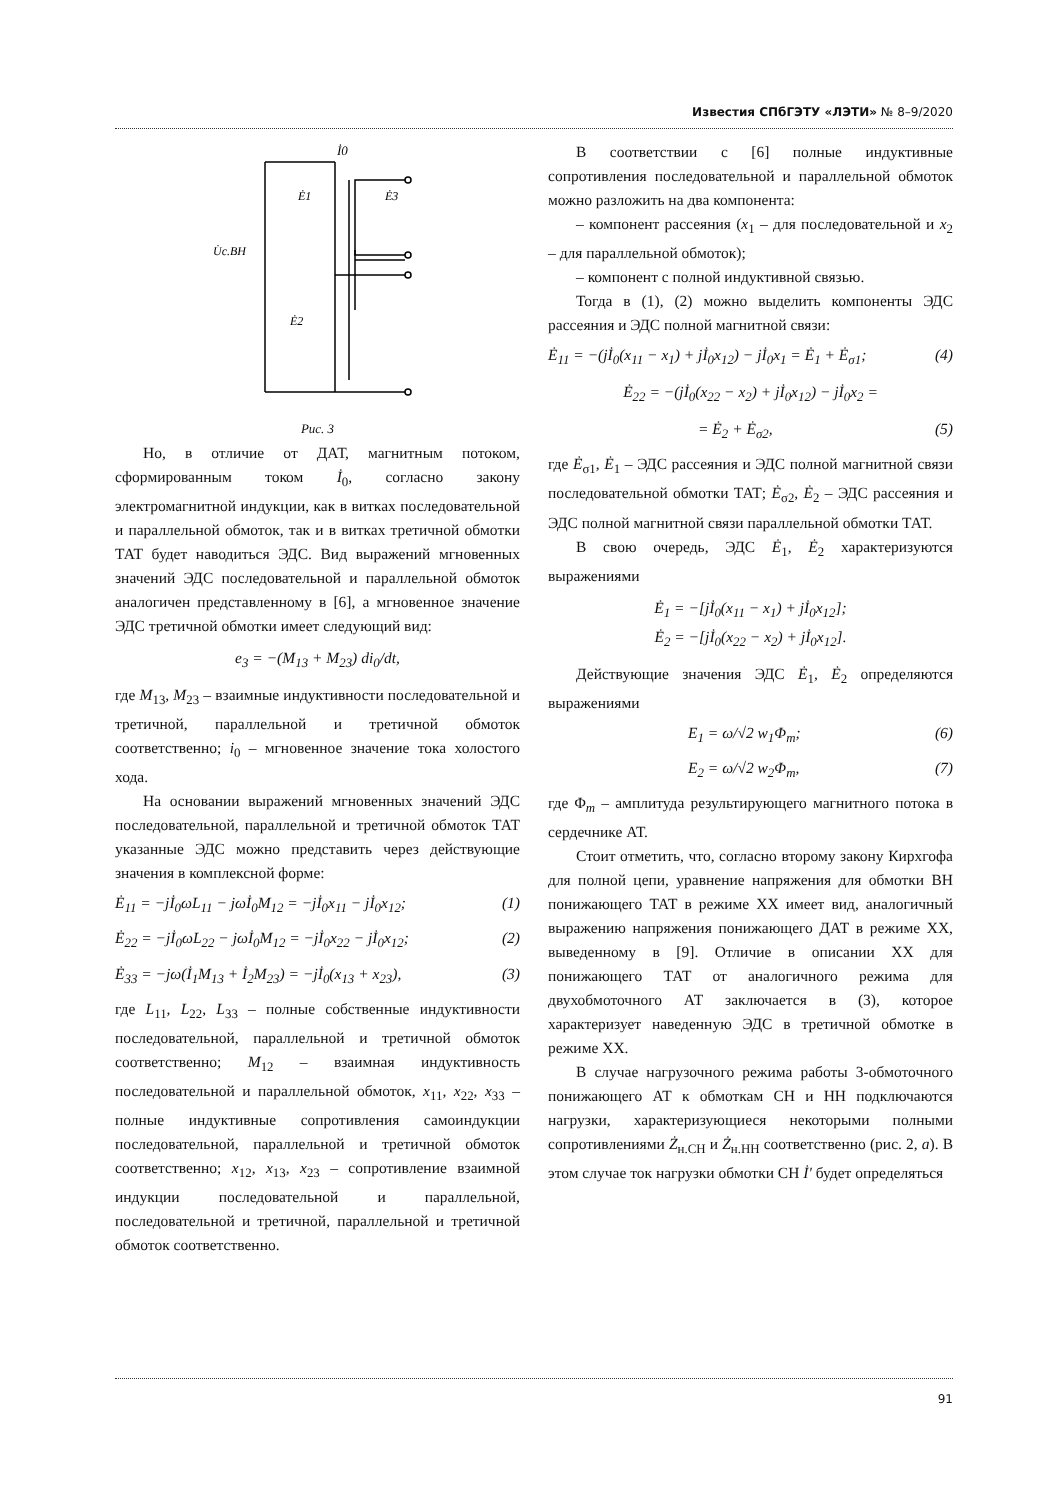Известия СПбГЭТУ «ЛЭТИ» № 8–9/2020
İ0
Ė1
Ė3
U̇с.ВН
Ė2
Рис. 3
Но, в отличие от ДАТ, магнитным потоком, сформированным током İ<sub>0</sub>, согласно закону электромагнитной индукции, как в витках последовательной и параллельной обмоток, так и в витках третичной обмотки ТАТ будет наводиться ЭДС. Вид выражений мгновенных значений ЭДС последовательной и параллельной обмоток аналогичен представленному в [6], а мгновенное значение ЭДС третичной обмотки имеет следующий вид:
e<sub>3</sub> = −(M<sub>13</sub> + M<sub>23</sub>) di<sub>0</sub>/dt,
где M<sub>13</sub>, M<sub>23</sub> – взаимные индуктивности последовательной и третичной, параллельной и третичной обмоток соответственно; i<sub>0</sub> – мгновенное значение тока холостого хода.
На основании выражений мгновенных значений ЭДС последовательной, параллельной и третичной обмоток ТАТ указанные ЭДС можно представить через действующие значения в комплексной форме:
Ė<sub>11</sub> = −jİ<sub>0</sub>ωL<sub>11</sub> − jωİ<sub>0</sub>M<sub>12</sub> = −jİ<sub>0</sub>x<sub>11</sub> − jİ<sub>0</sub>x<sub>12</sub>; (1)
Ė<sub>22</sub> = −jİ<sub>0</sub>ωL<sub>22</sub> − jωİ<sub>0</sub>M<sub>12</sub> = −jİ<sub>0</sub>x<sub>22</sub> − jİ<sub>0</sub>x<sub>12</sub>; (2)
Ė<sub>33</sub> = −jω(İ<sub>1</sub>M<sub>13</sub> + İ<sub>2</sub>M<sub>23</sub>) = −jİ<sub>0</sub>(x<sub>13</sub> + x<sub>23</sub>), (3)
где L<sub>11</sub>, L<sub>22</sub>, L<sub>33</sub> – полные собственные индуктивности последовательной, параллельной и третичной обмоток соответственно; M<sub>12</sub> – взаимная индуктивность последовательной и параллельной обмоток, x<sub>11</sub>, x<sub>22</sub>, x<sub>33</sub> – полные индуктивные сопротивления самоиндукции последовательной, параллельной и третичной обмоток соответственно; x<sub>12</sub>, x<sub>13</sub>, x<sub>23</sub> – сопротивление взаимной индукции последовательной и параллельной, последовательной и третичной, параллельной и третичной обмоток соответственно.
В соответствии с [6] полные индуктивные сопротивления последовательной и параллельной обмоток можно разложить на два компонента:
– компонент рассеяния (x<sub>1</sub> – для последовательной и x<sub>2</sub> – для параллельной обмоток);
– компонент с полной индуктивной связью.
Тогда в (1), (2) можно выделить компоненты ЭДС рассеяния и ЭДС полной магнитной связи:
Ė<sub>11</sub> = −(jİ<sub>0</sub>(x<sub>11</sub> − x<sub>1</sub>) + jİ<sub>0</sub>x<sub>12</sub>) − jİ<sub>0</sub>x<sub>1</sub> = Ė<sub>1</sub> + Ė<sub>σ1</sub>; (4)
Ė<sub>22</sub> = −(jİ<sub>0</sub>(x<sub>22</sub> − x<sub>2</sub>) + jİ<sub>0</sub>x<sub>12</sub>) − jİ<sub>0</sub>x<sub>2</sub> =
= Ė<sub>2</sub> + Ė<sub>σ2</sub>, (5)
где Ė<sub>σ1</sub>, Ė<sub>1</sub> – ЭДС рассеяния и ЭДС полной магнитной связи последовательной обмотки ТАТ; Ė<sub>σ2</sub>, Ė<sub>2</sub> – ЭДС рассеяния и ЭДС полной магнитной связи параллельной обмотки ТАТ.
В свою очередь, ЭДС Ė<sub>1</sub>, Ė<sub>2</sub> характеризуются выражениями
Ė<sub>1</sub> = −[jİ<sub>0</sub>(x<sub>11</sub> − x<sub>1</sub>) + jİ<sub>0</sub>x<sub>12</sub>];
Ė<sub>2</sub> = −[jİ<sub>0</sub>(x<sub>22</sub> − x<sub>2</sub>) + jİ<sub>0</sub>x<sub>12</sub>].
Действующие значения ЭДС Ė<sub>1</sub>, Ė<sub>2</sub> определяются выражениями
E<sub>1</sub> = ω/√2 w<sub>1</sub>Φ<sub>m</sub>; (6)
E<sub>2</sub> = ω/√2 w<sub>2</sub>Φ<sub>m</sub>, (7)
где Φ<sub>m</sub> – амплитуда результирующего магнитного потока в сердечнике АТ.
Стоит отметить, что, согласно второму закону Кирхгофа для полной цепи, уравнение напряжения для обмотки ВН понижающего ТАТ в режиме ХХ имеет вид, аналогичный выражению напряжения понижающего ДАТ в режиме ХХ, выведенному в [9]. Отличие в описании ХХ для понижающего ТАТ от аналогичного режима для двухобмоточного АТ заключается в (3), которое характеризует наведенную ЭДС в третичной обмотке в режиме ХХ.
В случае нагрузочного режима работы 3-обмоточного понижающего АТ к обмоткам СН и НН подключаются нагрузки, характеризующиеся некоторыми полными сопротивлениями Ż<sub>н.СН</sub> и Ż<sub>н.НН</sub> соответственно (рис. 2, а). В этом случае ток нагрузки обмотки СН İ′ будет определяться
91